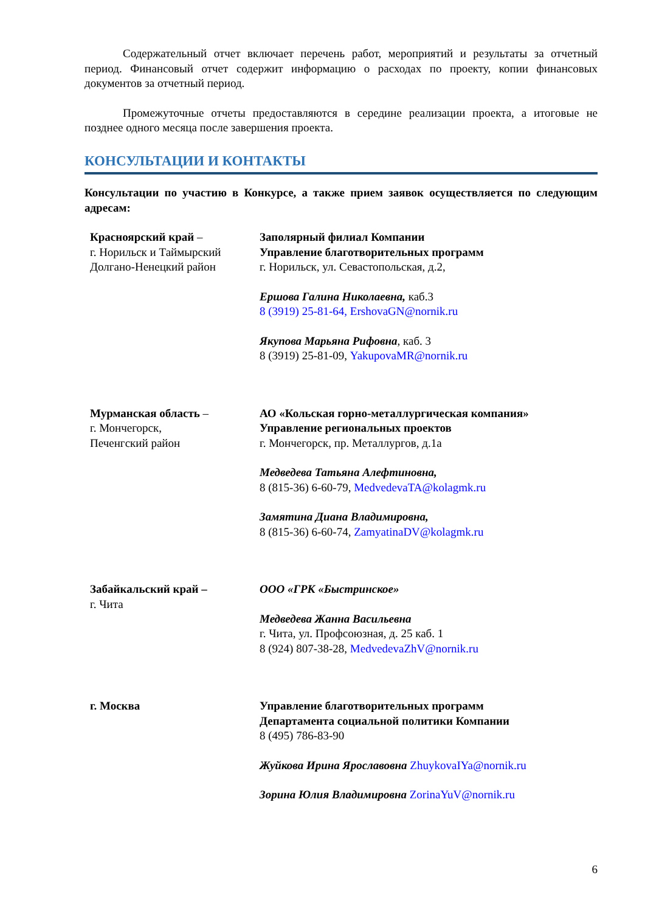Содержательный отчет включает перечень работ, мероприятий и результаты за отчетный период. Финансовый отчет содержит информацию о расходах по проекту, копии финансовых документов за отчетный период.
Промежуточные отчеты предоставляются в середине реализации проекта, а итоговые не позднее одного месяца после завершения проекта.
КОНСУЛЬТАЦИИ И КОНТАКТЫ
Консультации по участию в Конкурсе, а также прием заявок осуществляется по следующим адресам:
| Красноярский край – г. Норильск и Таймырский Долгано-Ненецкий район | Заполярный филиал Компании Управление благотворительных программ г. Норильск, ул. Севастопольская, д.2, Ершова Галина Николаевна, каб.3 8 (3919) 25-81-64, ErshovaGN@nornik.ru Якупова Марьяна Рифовна , каб. 3 8 (3919) 25-81-09, YakupovaMR@nornik.ru |
| Мурманская область – г. Мончегорск, Печенгский район | АО «Кольская горно-металлургическая компания» Управление региональных проектов г. Мончегорск, пр. Металлургов, д.1а Медведева Татьяна Алефтиновна, 8 (815-36) 6-60-79, MedvedevaTA@kolagmk.ru Замятина Диана Владимировна, 8 (815-36) 6-60-74, ZamyatinaDV@kolagmk.ru |
| Забайкальский край – г. Чита | ООО «ГРК «Быстринское» Медведева Жанна Васильевна г. Чита, ул. Профсоюзная, д. 25 каб. 1 8 (924) 807-38-28, MedvedevaZhV@nornik.ru |
| г. Москва | Управление благотворительных программ Департамента социальной политики Компании 8 (495) 786-83-90 Жуйкова Ирина Ярославовна ZhuykovaIYa@nornik.ru Зорина Юлия Владимировна ZorinaYuV@nornik.ru |
6